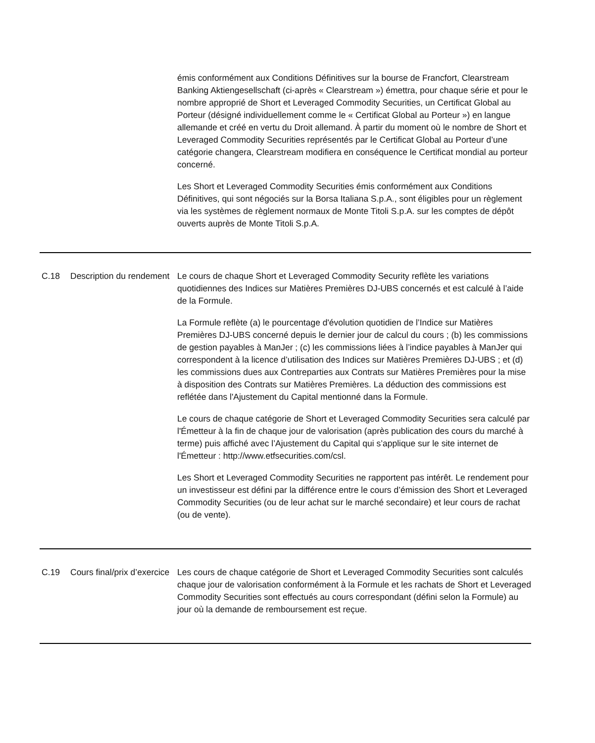| | | émis conformément aux Conditions Définitives sur la bourse de Francfort, Clearstream Banking Aktiengesellschaft (ci-après « Clearstream ») émettra, pour chaque série et pour le nombre approprié de Short et Leveraged Commodity Securities, un Certificat Global au Porteur (désigné individuellement comme le « Certificat Global au Porteur ») en langue allemande et créé en vertu du Droit allemand. À partir du moment où le nombre de Short et Leveraged Commodity Securities représentés par le Certificat Global au Porteur d’une catégorie changera, Clearstream modifiera en conséquence le Certificat mondial au porteur concerné. Les Short et Leveraged Commodity Securities émis conformément aux Conditions Définitives, qui sont négociés sur la Borsa Italiana S.p.A., sont éligibles pour un règlement via les systèmes de règlement normaux de Monte Titoli S.p.A. sur les comptes de dépôt ouverts auprès de Monte Titoli S.p.A. |
| C.18 | Description du rendement | Le cours de chaque Short et Leveraged Commodity Security reflète les variations quotidiennes des Indices sur Matières Premières DJ-UBS concernés et est calculé à l’aide de la Formule. La Formule reflète (a) le pourcentage d'évolution quotidien de l’Indice sur Matières Premières DJ-UBS concerné depuis le dernier jour de calcul du cours ; (b) les commissions de gestion payables à ManJer ; (c) les commissions liées à l’indice payables à ManJer qui correspondent à la licence d’utilisation des Indices sur Matières Premières DJ-UBS ; et (d) les commissions dues aux Contreparties aux Contrats sur Matières Premières pour la mise à disposition des Contrats sur Matières Premières. La déduction des commissions est reflétée dans l'Ajustement du Capital mentionné dans la Formule. Le cours de chaque catégorie de Short et Leveraged Commodity Securities sera calculé par l'Émetteur à la fin de chaque jour de valorisation (après publication des cours du marché à terme) puis affiché avec l’Ajustement du Capital qui s’applique sur le site internet de l'Émetteur : http://www.etfsecurities.com/csl. Les Short et Leveraged Commodity Securities ne rapportent pas intérêt. Le rendement pour un investisseur est défini par la différence entre le cours d’émission des Short et Leveraged Commodity Securities (ou de leur achat sur le marché secondaire) et leur cours de rachat (ou de vente). |
| C.19 | Cours final/prix d’exercice | Les cours de chaque catégorie de Short et Leveraged Commodity Securities sont calculés chaque jour de valorisation conformément à la Formule et les rachats de Short et Leveraged Commodity Securities sont effectués au cours correspondant (défini selon la Formule) au jour où la demande de remboursement est reçue. |